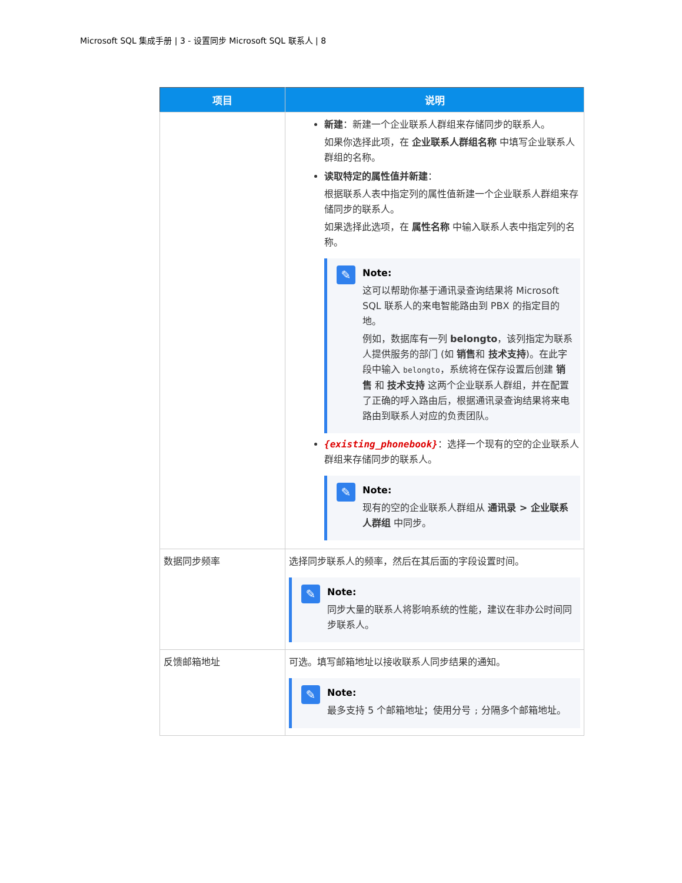Microsoft SQL 集成手册 | 3 - 设置同步 Microsoft SQL 联系人 | 8
| 项目 | 说明 |
| --- | --- |
| | 新建 ：新建一个企业联系人群组来存储同步的联系人。 如果你选择此项，在 企业联系人群组名称 中填写企业联系人群组的名称。 读取特定的属性值并新建 ： 根据联系人表中指定列的属性值新建一个企业联系人群组来存储同步的联系人。 如果选择此选项，在 属性名称 中输入联系人表中指定列的名称。 ✎ Note: 这可以帮助你基于通讯录查询结果将 Microsoft SQL 联系人的来电智能路由到 PBX 的指定目的地。 例如，数据库有一列 belongto ，该列指定为联系人提供服务的部门 (如 销售 和 技术支持 )。在此字段中输入 belongto ，系统将在保存设置后创建 销售 和 技术支持 这两个企业联系人群组，并在配置了正确的呼入路由后，根据通讯录查询结果将来电路由到联系人对应的负责团队。 {existing_phonebook} ：选择一个现有的空的企业联系人群组来存储同步的联系人。 ✎ Note: 现有的空的企业联系人群组从 通讯录 > 企业联系人群组 中同步。 |
| 数据同步频率 | 选择同步联系人的频率，然后在其后面的字段设置时间。 ✎ Note: 同步大量的联系人将影响系统的性能，建议在非办公时间同步联系人。 |
| 反馈邮箱地址 | 可选。填写邮箱地址以接收联系人同步结果的通知。 ✎ Note: 最多支持 5 个邮箱地址；使用分号 ; 分隔多个邮箱地址。 |